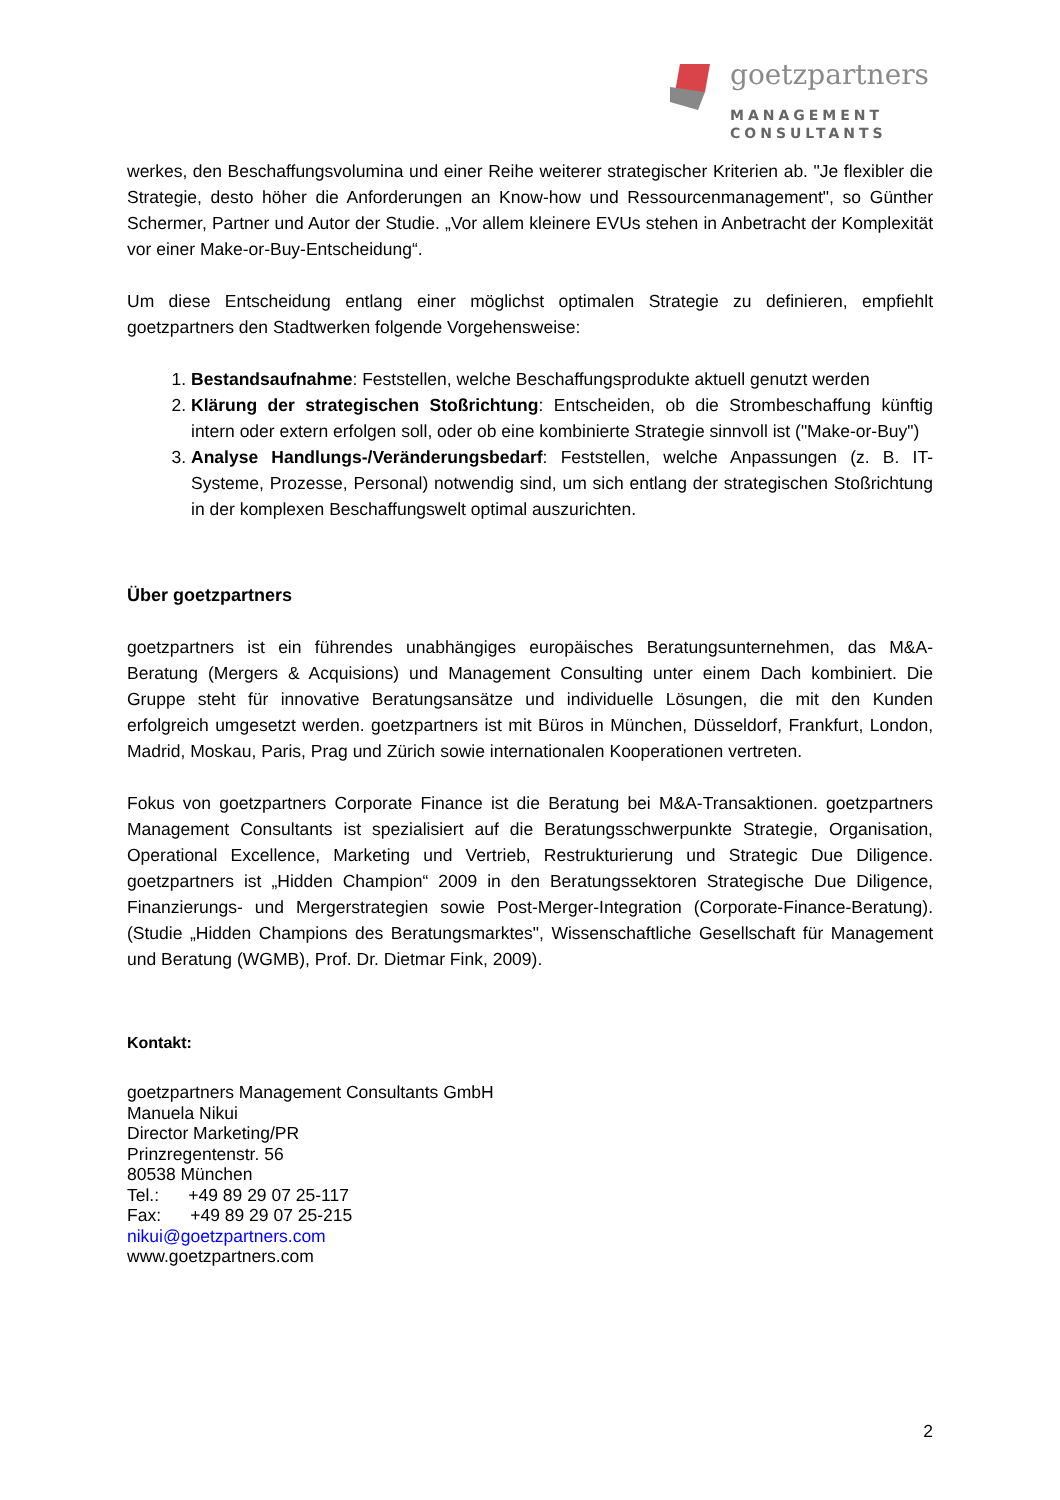goetzpartners
MANAGEMENT
CONSULTANTS
werkes, den Beschaffungsvolumina und einer Reihe weiterer strategischer Kriterien ab. "Je flexibler die Strategie, desto höher die Anforderungen an Know-how und Ressourcenmanagement", so Günther Schermer, Partner und Autor der Studie. „Vor allem kleinere EVUs stehen in Anbetracht der Komplexität vor einer Make-or-Buy-Entscheidung“.
Um diese Entscheidung entlang einer möglichst optimalen Strategie zu definieren, empfiehlt goetzpartners den Stadtwerken folgende Vorgehensweise:
1. Bestandsaufnahme: Feststellen, welche Beschaffungsprodukte aktuell genutzt werden
2. Klärung der strategischen Stoßrichtung: Entscheiden, ob die Strombeschaffung künftig intern oder extern erfolgen soll, oder ob eine kombinierte Strategie sinnvoll ist ("Make-or-Buy")
3. Analyse Handlungs-/Veränderungsbedarf: Feststellen, welche Anpassungen (z. B. IT-Systeme, Prozesse, Personal) notwendig sind, um sich entlang der strategischen Stoßrichtung in der komplexen Beschaffungswelt optimal auszurichten.
Über goetzpartners
goetzpartners ist ein führendes unabhängiges europäisches Beratungsunternehmen, das M&A-Beratung (Mergers & Acquisions) und Management Consulting unter einem Dach kombiniert. Die Gruppe steht für innovative Beratungsansätze und individuelle Lösungen, die mit den Kunden erfolgreich umgesetzt werden. goetzpartners ist mit Büros in München, Düsseldorf, Frankfurt, London, Madrid, Moskau, Paris, Prag und Zürich sowie internationalen Kooperationen vertreten.
Fokus von goetzpartners Corporate Finance ist die Beratung bei M&A-Transaktionen. goetzpartners Management Consultants ist spezialisiert auf die Beratungsschwerpunkte Strategie, Organisation, Operational Excellence, Marketing und Vertrieb, Restrukturierung und Strategic Due Diligence. goetzpartners ist „Hidden Champion“ 2009 in den Beratungssektoren Strategische Due Diligence, Finanzierungs- und Mergerstrategien sowie Post-Merger-Integration (Corporate-Finance-Beratung). (Studie „Hidden Champions des Beratungsmarktes", Wissenschaftliche Gesellschaft für Management und Beratung (WGMB), Prof. Dr. Dietmar Fink, 2009).
Kontakt:
goetzpartners Management Consultants GmbH
Manuela Nikui
Director Marketing/PR
Prinzregentenstr. 56
80538 München
Tel.: +49 89 29 07 25-117
Fax: +49 89 29 07 25-215
nikui@goetzpartners.com
www.goetzpartners.com
2